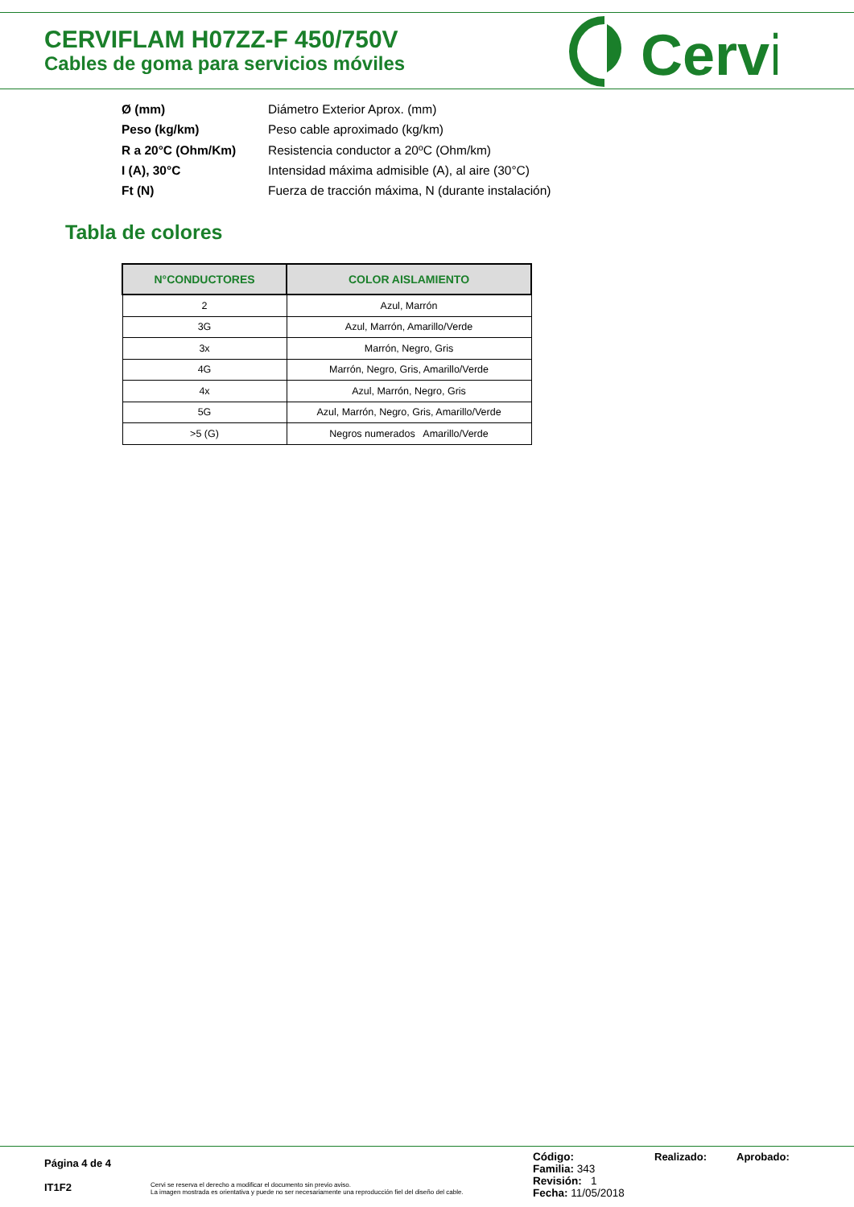CERVIFLAM H07ZZ-F 450/750V
Cables de goma para servicios móviles
Cervi
Ø (mm) Diámetro Exterior Aprox. (mm)
Peso (kg/km) Peso cable aproximado (kg/km)
R a 20°C (Ohm/Km) Resistencia conductor a 20ºC (Ohm/km)
I (A), 30°C Intensidad máxima admisible (A), al aire (30°C)
Ft (N) Fuerza de tracción máxima, N (durante instalación)
Tabla de colores
| N°CONDUCTORES | COLOR AISLAMIENTO |
| --- | --- |
| 2 | Azul, Marrón |
| 3G | Azul, Marrón, Amarillo/Verde |
| 3x | Marrón, Negro, Gris |
| 4G | Marrón, Negro, Gris, Amarillo/Verde |
| 4x | Azul, Marrón, Negro, Gris |
| 5G | Azul, Marrón, Negro, Gris, Amarillo/Verde |
| >5 (G) | Negros numerados Amarillo/Verde |
Página 4 de 4
IT1F2
Cervi se reserva el derecho a modificar el documento sin previo aviso.
La imagen mostrada es orientativa y puede no ser necesariamente una reproducción fiel del diseño del cable.
Código:
Familia: 343
Revisión: 1
Fecha: 11/05/2018
Realizado: Aprobado: